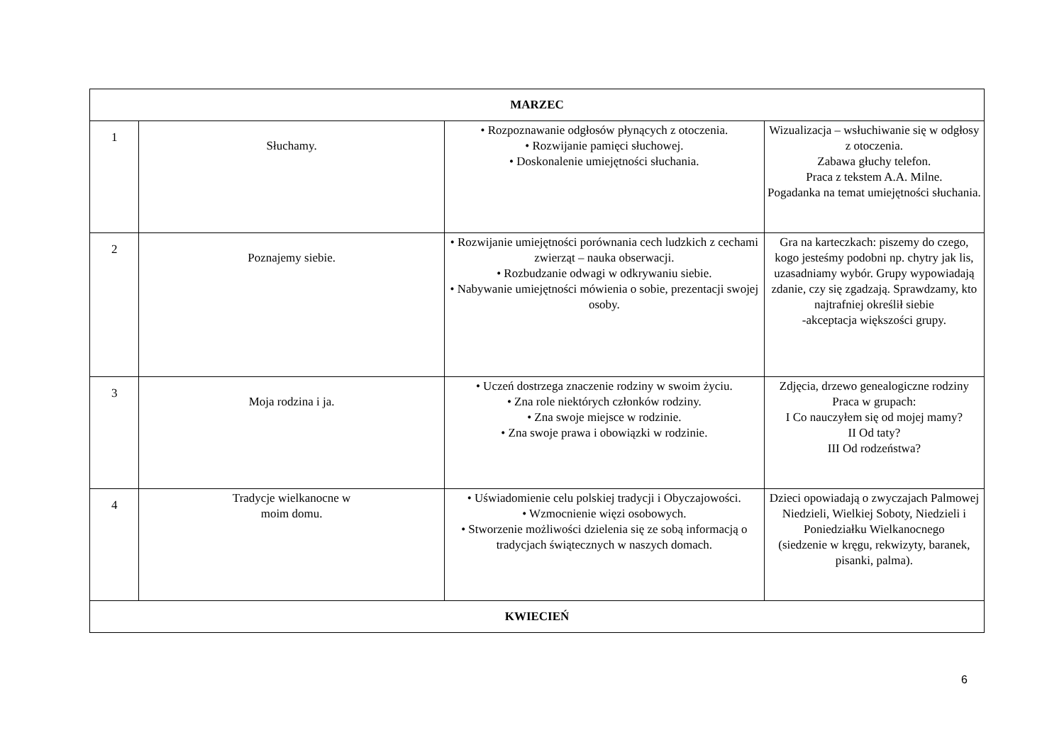| MARZEC | | | |
| 1 | Słuchamy. | • Rozpoznawanie odgłosów płynących z otoczenia. • Rozwijanie pamięci słuchowej. • Doskonalenie umiejętności słuchania. | Wizualizacja – wsłuchiwanie się w odgłosy z otoczenia. Zabawa głuchy telefon. Praca z tekstem A.A. Milne. Pogadanka na temat umiejętności słuchania. |
| 2 | Poznajemy siebie. | • Rozwijanie umiejętności porównania cech ludzkich z cechami zwierząt – nauka obserwacji. • Rozbudzanie odwagi w odkrywaniu siebie. • Nabywanie umiejętności mówienia o sobie, prezentacji swojej osoby. | Gra na karteczkach: piszemy do czego, kogo jesteśmy podobni np. chytry jak lis, uzasadniamy wybór. Grupy wypowiadają zdanie, czy się zgadzają. Sprawdzamy, kto najtrafniej określił siebie -akceptacja większości grupy. |
| 3 | Moja rodzina i ja. | • Uczeń dostrzega znaczenie rodziny w swoim życiu. • Zna role niektórych członków rodziny. • Zna swoje miejsce w rodzinie. • Zna swoje prawa i obowiązki w rodzinie. | Zdjęcia, drzewo genealogiczne rodziny Praca w grupach: I Co nauczyłem się od mojej mamy? II Od taty? III Od rodzeństwa? |
| 4 | Tradycje wielkanocne w moim domu. | • Uświadomienie celu polskiej tradycji i Obyczajowości. • Wzmocnienie więzi osobowych. • Stworzenie możliwości dzielenia się ze sobą informacją o tradycjach świątecznych w naszych domach. | Dzieci opowiadają o zwyczajach Palmowej Niedzieli, Wielkiej Soboty, Niedzieli i Poniedziałku Wielkanocnego (siedzenie w kręgu, rekwizyty, baranek, pisanki, palma). |
| KWIECIEŃ | | | |
6